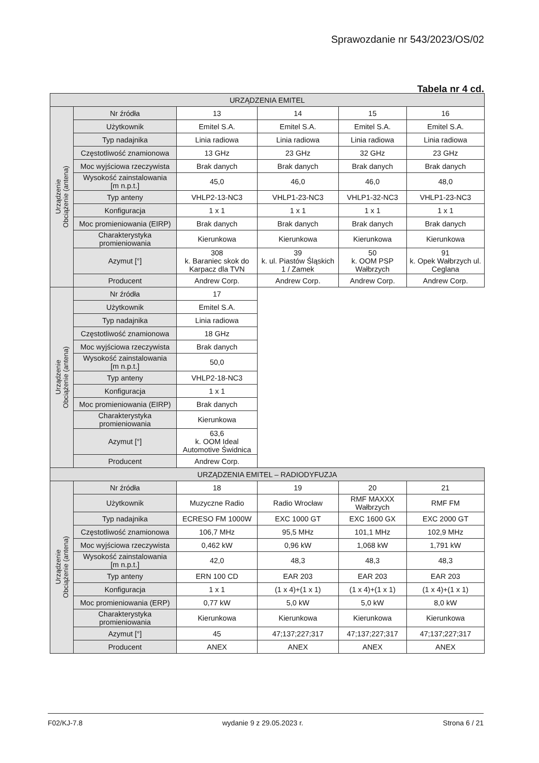Sprawozdanie nr 543/2023/OS/02
Tabela nr 4 cd.
| URZĄDZENIA EMITEL | | | | | |
| --- | --- | --- | --- | --- | --- |
| Urządzenie Obciążenie (antena) | Nr źródła | 13 | 14 | 15 | 16 |
| | Użytkownik | Emitel S.A. | Emitel S.A. | Emitel S.A. | Emitel S.A. |
| | Typ nadajnika | Linia radiowa | Linia radiowa | Linia radiowa | Linia radiowa |
| | Częstotliwość znamionowa | 13 GHz | 23 GHz | 32 GHz | 23 GHz |
| | Moc wyjściowa rzeczywista | Brak danych | Brak danych | Brak danych | Brak danych |
| | Wysokość zainstalowania [m n.p.t.] | 45,0 | 46,0 | 46,0 | 48,0 |
| | Typ anteny | VHLP2-13-NC3 | VHLP1-23-NC3 | VHLP1-32-NC3 | VHLP1-23-NC3 |
| | Konfiguracja | 1 x 1 | 1 x 1 | 1 x 1 | 1 x 1 |
| | Moc promieniowania (EIRP) | Brak danych | Brak danych | Brak danych | Brak danych |
| | Charakterystyka promieniowania | Kierunkowa | Kierunkowa | Kierunkowa | Kierunkowa |
| | Azymut [°] | 308 k. Baraniec skok do Karpacz dla TVN | 39 k. ul. Piastów Śląskich 1 / Zamek | 50 k. OOM PSP Wałbrzych | 91 k. Opek Wałbrzych ul. Ceglana |
| | Producent | Andrew Corp. | Andrew Corp. | Andrew Corp. | Andrew Corp. |
| Urządzenie Obciążenie (antena) | Nr źródła | 17 | | | |
| | Użytkownik | Emitel S.A. | | | |
| | Typ nadajnika | Linia radiowa | | | |
| | Częstotliwość znamionowa | 18 GHz | | | |
| | Moc wyjściowa rzeczywista | Brak danych | | | |
| | Wysokość zainstalowania [m n.p.t.] | 50,0 | | | |
| | Typ anteny | VHLP2-18-NC3 | | | |
| | Konfiguracja | 1 x 1 | | | |
| | Moc promieniowania (EIRP) | Brak danych | | | |
| | Charakterystyka promieniowania | Kierunkowa | | | |
| | Azymut [°] | 63,6 k. OOM Ideal Automotive Świdnica | | | |
| | Producent | Andrew Corp. | | | |
| URZĄDZENIA EMITEL – RADIODYFUZJA | | | | | |
| Urządzenie Obciążenie (antena) | Nr źródła | 18 | 19 | 20 | 21 |
| | Użytkownik | Muzyczne Radio | Radio Wrocław | RMF MAXXX Wałbrzych | RMF FM |
| | Typ nadajnika | ECRESO FM 1000W | EXC 1000 GT | EXC 1600 GX | EXC 2000 GT |
| | Częstotliwość znamionowa | 106,7 MHz | 95,5 MHz | 101,1 MHz | 102,9 MHz |
| | Moc wyjściowa rzeczywista | 0,462 kW | 0,96 kW | 1,068 kW | 1,791 kW |
| | Wysokość zainstalowania [m n.p.t.] | 42,0 | 48,3 | 48,3 | 48,3 |
| | Typ anteny | ERN 100 CD | EAR 203 | EAR 203 | EAR 203 |
| | Konfiguracja | 1 x 1 | (1 x 4)+(1 x 1) | (1 x 4)+(1 x 1) | (1 x 4)+(1 x 1) |
| | Moc promieniowania (ERP) | 0,77 kW | 5,0 kW | 5,0 kW | 8,0 kW |
| | Charakterystyka promieniowania | Kierunkowa | Kierunkowa | Kierunkowa | Kierunkowa |
| | Azymut [°] | 45 | 47;137;227;317 | 47;137;227;317 | 47;137;227;317 |
| | Producent | ANEX | ANEX | ANEX | ANEX |
F02/KJ-7.8 wydanie 9 z 29.05.2023 r. Strona 6 / 21